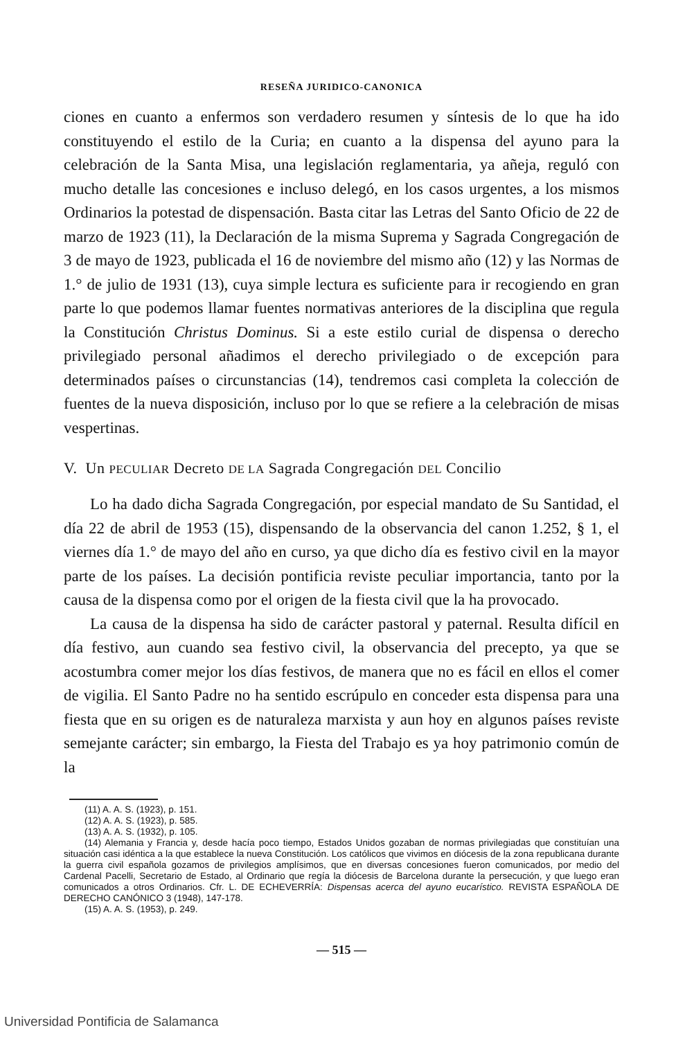RESEÑA JURIDICO-CANONICA
ciones en cuanto a enfermos son verdadero resumen y síntesis de lo que ha ido constituyendo el estilo de la Curia; en cuanto a la dispensa del ayuno para la celebración de la Santa Misa, una legislación reglamentaria, ya añeja, reguló con mucho detalle las concesiones e incluso delegó, en los casos urgentes, a los mismos Ordinarios la potestad de dispensación. Basta citar las Letras del Santo Oficio de 22 de marzo de 1923 (11), la Declaración de la misma Suprema y Sagrada Congregación de 3 de mayo de 1923, publicada el 16 de noviembre del mismo año (12) y las Normas de 1.° de julio de 1931 (13), cuya simple lectura es suficiente para ir recogiendo en gran parte lo que podemos llamar fuentes normativas anteriores de la disciplina que regula la Constitución Christus Dominus. Si a este estilo curial de dispensa o derecho privilegiado personal añadimos el derecho privilegiado o de excepción para determinados países o circunstancias (14), tendremos casi completa la colección de fuentes de la nueva disposición, incluso por lo que se refiere a la celebración de misas vespertinas.
V. Un PECULIAR Decreto DE LA Sagrada Congregación DEL Concilio
Lo ha dado dicha Sagrada Congregación, por especial mandato de Su Santidad, el día 22 de abril de 1953 (15), dispensando de la observancia del canon 1.252, § 1, el viernes día 1.° de mayo del año en curso, ya que dicho día es festivo civil en la mayor parte de los países. La decisión pontificia reviste peculiar importancia, tanto por la causa de la dispensa como por el origen de la fiesta civil que la ha provocado.
La causa de la dispensa ha sido de carácter pastoral y paternal. Resulta difícil en día festivo, aun cuando sea festivo civil, la observancia del precepto, ya que se acostumbra comer mejor los días festivos, de manera que no es fácil en ellos el comer de vigilia. El Santo Padre no ha sentido escrúpulo en conceder esta dispensa para una fiesta que en su origen es de naturaleza marxista y aun hoy en algunos países reviste semejante carácter; sin embargo, la Fiesta del Trabajo es ya hoy patrimonio común de la
(11) A. A. S. (1923), p. 151.
(12) A. A. S. (1923), p. 585.
(13) A. A. S. (1932), p. 105.
(14) Alemania y Francia y, desde hacía poco tiempo, Estados Unidos gozaban de normas privilegiadas que constituían una situación casi idéntica a la que establece la nueva Constitución. Los católicos que vivimos en diócesis de la zona republicana durante la guerra civil española gozamos de privilegios amplísimos, que en diversas concesiones fueron comunicados, por medio del Cardenal Pacelli, Secretario de Estado, al Ordinario que regía la diócesis de Barcelona durante la persecución, y que luego eran comunicados a otros Ordinarios. Cfr. L. DE ECHEVERRÍA: Dispensas acerca del ayuno eucarístico. REVISTA ESPAÑOLA DE DERECHO CANÓNICO 3 (1948), 147-178.
(15) A. A. S. (1953), p. 249.
— 515 —
Universidad Pontificia de Salamanca